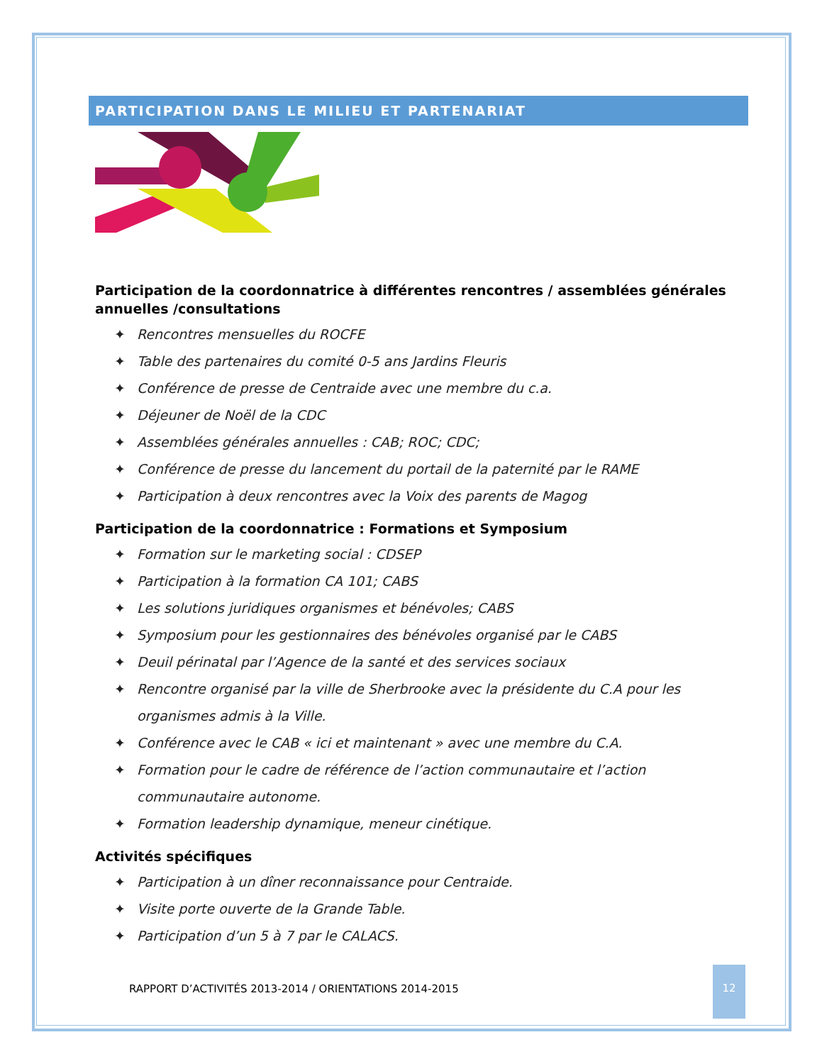PARTICIPATION DANS LE MILIEU ET PARTENARIAT
Participation de la coordonnatrice à différentes rencontres / assemblées générales annuelles /consultations
✦ Rencontres mensuelles du ROCFE
✦ Table des partenaires du comité 0-5 ans Jardins Fleuris
✦ Conférence de presse de Centraide avec une membre du c.a.
✦ Déjeuner de Noël de la CDC
✦ Assemblées générales annuelles : CAB; ROC; CDC;
✦ Conférence de presse du lancement du portail de la paternité par le RAME
✦ Participation à deux rencontres avec la Voix des parents de Magog
Participation de la coordonnatrice : Formations et Symposium
✦ Formation sur le marketing social : CDSEP
✦ Participation à la formation CA 101; CABS
✦ Les solutions juridiques organismes et bénévoles; CABS
✦ Symposium pour les gestionnaires des bénévoles organisé par le CABS
✦ Deuil périnatal par l’Agence de la santé et des services sociaux
✦ Rencontre organisé par la ville de Sherbrooke avec la présidente du C.A pour les organismes admis à la Ville.
✦ Conférence avec le CAB « ici et maintenant » avec une membre du C.A.
✦ Formation pour le cadre de référence de l’action communautaire et l’action communautaire autonome.
✦ Formation leadership dynamique, meneur cinétique.
Activités spécifiques
✦ Participation à un dîner reconnaissance pour Centraide.
✦ Visite porte ouverte de la Grande Table.
✦ Participation d’un 5 à 7 par le CALACS.
RAPPORT D’ACTIVITÉS 2013-2014 / ORIENTATIONS 2014-2015
12